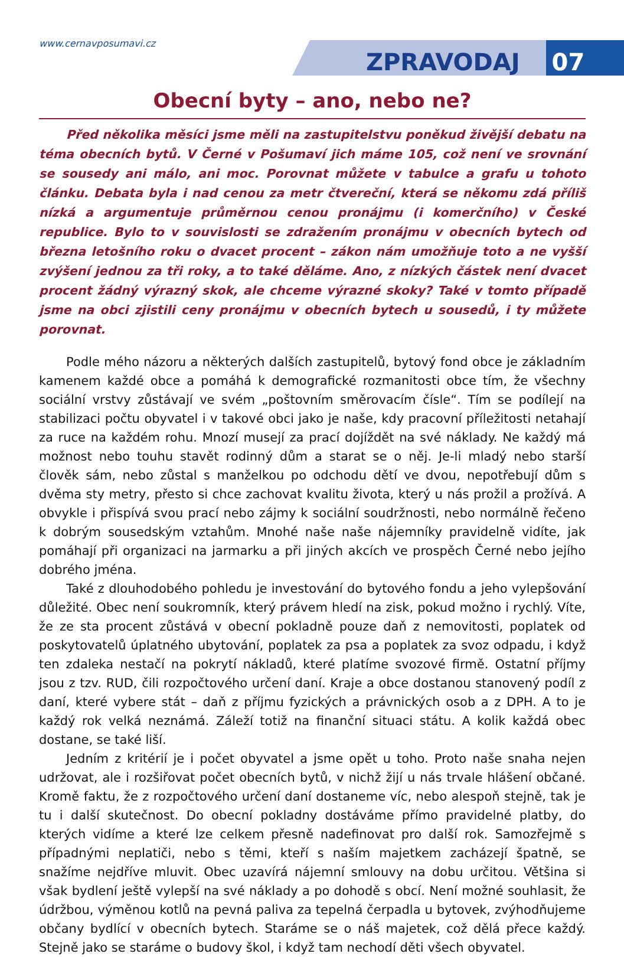www.cernavposumavi.cz
ZPRAVODAJ 07
Obecní byty – ano, nebo ne?
Před několika měsíci jsme měli na zastupitelstvu poněkud živější debatu na téma obecních bytů. V Černé v Pošumaví jich máme 105, což není ve srovnání se sousedy ani málo, ani moc. Porovnat můžete v tabulce a grafu u tohoto článku. Debata byla i nad cenou za metr čtvereční, která se někomu zdá příliš nízká a argumentuje průměrnou cenou pronájmu (i komerčního) v České republice. Bylo to v souvislosti se zdražením pronájmu v obecních bytech od března letošního roku o dvacet procent – zákon nám umožňuje toto a ne vyšší zvýšení jednou za tři roky, a to také děláme. Ano, z nízkých částek není dvacet procent žádný výrazný skok, ale chceme výrazné skoky? Také v tomto případě jsme na obci zjistili ceny pronájmu v obecních bytech u sousedů, i ty můžete porovnat.
Podle mého názoru a některých dalších zastupitelů, bytový fond obce je základním kamenem každé obce a pomáhá k demografické rozmanitosti obce tím, že všechny sociální vrstvy zůstávají ve svém „poštovním směrovacím čísle“. Tím se podílejí na stabilizaci počtu obyvatel i v takové obci jako je naše, kdy pracovní příležitosti netahají za ruce na každém rohu. Mnozí musejí za prací dojíždět na své náklady. Ne každý má možnost nebo touhu stavět rodinný dům a starat se o něj. Je-li mladý nebo starší člověk sám, nebo zůstal s manželkou po odchodu dětí ve dvou, nepotřebují dům s dvěma sty metry, přesto si chce zachovat kvalitu života, který u nás prožil a prožívá. A obvykle i přispívá svou prací nebo zájmy k sociální soudržnosti, nebo normálně řečeno k dobrým sousedským vztahům. Mnohé naše naše nájemníky pravidelně vidíte, jak pomáhají při organizaci na jarmarku a při jiných akcích ve prospěch Černé nebo jejího dobrého jména.
Také z dlouhodobého pohledu je investování do bytového fondu a jeho vylepšování důležité. Obec není soukromník, který právem hledí na zisk, pokud možno i rychlý. Víte, že ze sta procent zůstává v obecní pokladně pouze daň z nemovitosti, poplatek od poskytovatelů úplatného ubytování, poplatek za psa a poplatek za svoz odpadu, i když ten zdaleka nestačí na pokrytí nákladů, které platíme svozové firmě. Ostatní příjmy jsou z tzv. RUD, čili rozpočtového určení daní. Kraje a obce dostanou stanovený podíl z daní, které vybere stát – daň z příjmu fyzických a právnických osob a z DPH. A to je každý rok velká neznámá. Záleží totiž na finanční situaci státu. A kolik každá obec dostane, se také liší.
Jedním z kritérií je i počet obyvatel a jsme opět u toho. Proto naše snaha nejen udržovat, ale i rozšiřovat počet obecních bytů, v nichž žijí u nás trvale hlášení občané. Kromě faktu, že z rozpočtového určení daní dostaneme víc, nebo alespoň stejně, tak je tu i další skutečnost. Do obecní pokladny dostáváme přímo pravidelné platby, do kterých vidíme a které lze celkem přesně nadefinovat pro další rok. Samozřejmě s případnými neplatiči, nebo s těmi, kteří s naším majetkem zacházejí špatně, se snažíme nejdříve mluvit. Obec uzavírá nájemní smlouvy na dobu určitou. Většina si však bydlení ještě vylepší na své náklady a po dohodě s obcí. Není možné souhlasit, že údržbou, výměnou kotlů na pevná paliva za tepelná čerpadla u bytovek, zvýhodňujeme občany bydlící v obecních bytech. Staráme se o náš majetek, což dělá přece každý. Stejně jako se staráme o budovy škol, i když tam nechodí děti všech obyvatel.